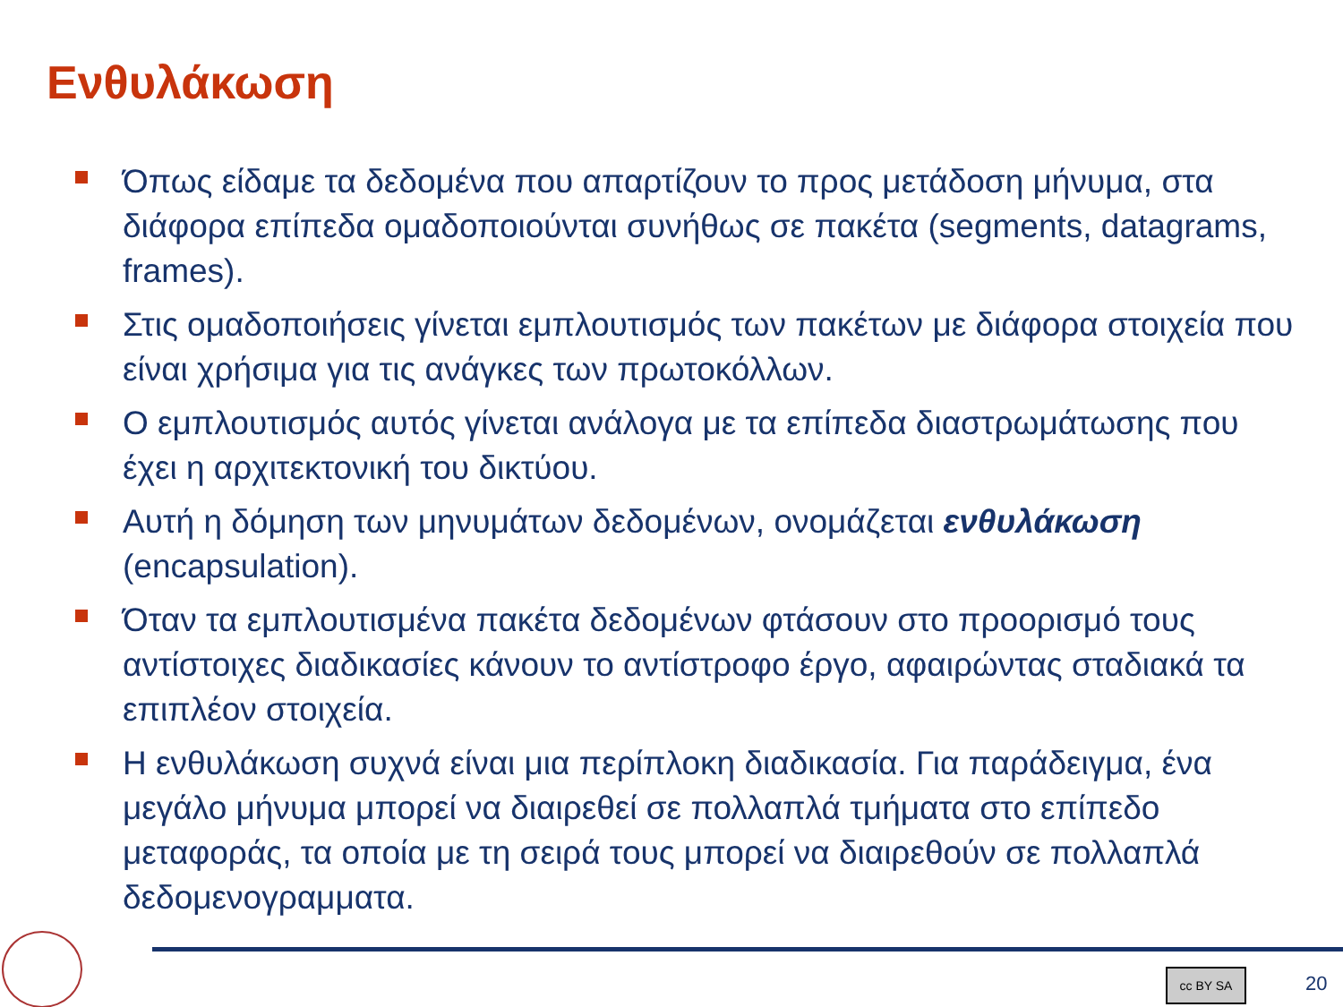Ενθυλάκωση
Όπως είδαμε τα δεδομένα που απαρτίζουν το προς μετάδοση μήνυμα, στα διάφορα επίπεδα ομαδοποιούνται συνήθως σε πακέτα (segments, datagrams, frames).
Στις ομαδοποιήσεις γίνεται εμπλουτισμός των πακέτων με διάφορα στοιχεία που είναι χρήσιμα για τις ανάγκες των πρωτοκόλλων.
Ο εμπλουτισμός αυτός γίνεται ανάλογα με τα επίπεδα διαστρωμάτωσης που έχει η αρχιτεκτονική του δικτύου.
Αυτή η δόμηση των μηνυμάτων δεδομένων, ονομάζεται ενθυλάκωση (encapsulation).
Όταν τα εμπλουτισμένα πακέτα δεδομένων φτάσουν στο προορισμό τους αντίστοιχες διαδικασίες κάνουν το αντίστροφο έργο, αφαιρώντας σταδιακά τα επιπλέον στοιχεία.
Η ενθυλάκωση συχνά είναι μια περίπλοκη διαδικασία. Για παράδειγμα, ένα μεγάλο μήνυμα μπορεί να διαιρεθεί σε πολλαπλά τμήματα στο επίπεδο μεταφοράς, τα οποία με τη σειρά τους μπορεί να διαιρεθούν σε πολλαπλά δεδομενογραμματα.
cc BY SA 20